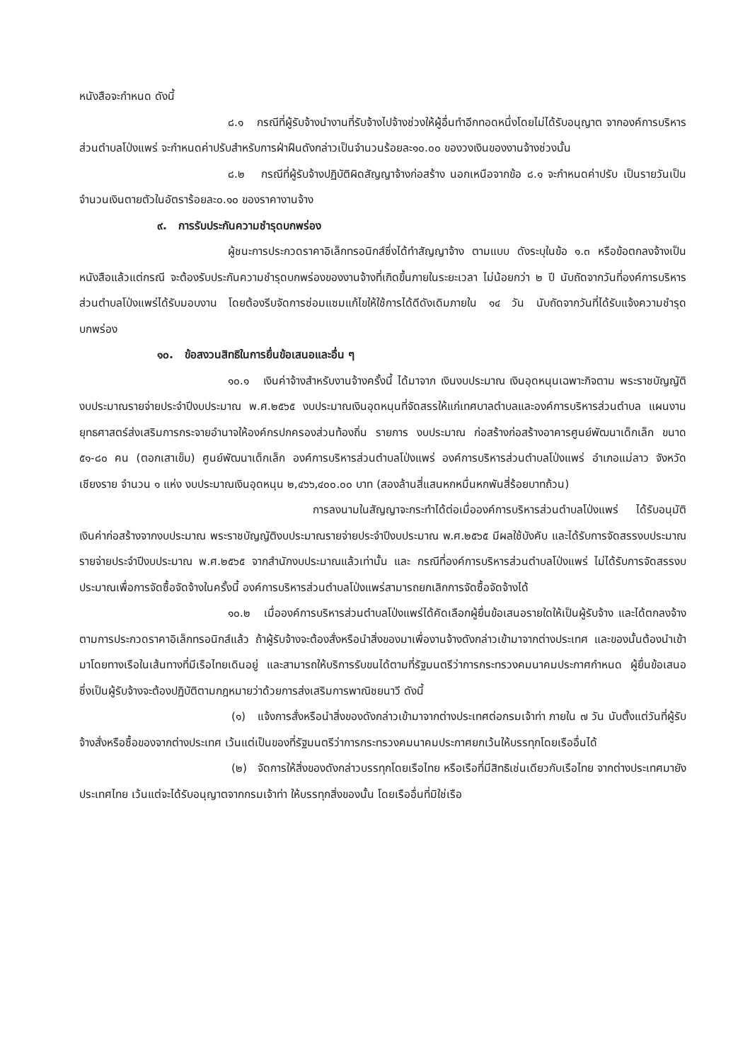หนังสือจะกำหนด ดังนี้
๘.๑ กรณีที่ผู้รับจ้างนำงานที่รับจ้างไปจ้างช่วงให้ผู้อื่นทำอีกทอดหนึ่งโดยไม่ได้รับอนุญาต จากองค์การบริหารส่วนตำบลโป่งแพร่ จะกำหนดค่าปรับสำหรับการฝ่าฝืนดังกล่าวเป็นจำนวนร้อยละ๑๐.๐๐ ของวงเงินของงานจ้างช่วงนั้น
๘.๒ กรณีที่ผู้รับจ้างปฏิบัติผิดสัญญาจ้างก่อสร้าง นอกเหนือจากข้อ ๘.๑ จะกำหนดค่าปรับ เป็นรายวันเป็นจำนวนเงินตายตัวในอัตราร้อยละ๐.๑๐ ของราคางานจ้าง
๙. การรับประกันความชำรุดบกพร่อง
ผู้ชนะการประกวดราคาอิเล็กทรอนิกส์ซึ่งได้ทำสัญญาจ้าง ตามแบบ ดังระบุในข้อ ๑.๓ หรือข้อตกลงจ้างเป็นหนังสือแล้วแต่กรณี จะต้องรับประกันความชำรุดบกพร่องของงานจ้างที่เกิดขึ้นภายในระยะเวลา ไม่น้อยกว่า ๒ ปี นับถัดจากวันที่องค์การบริหารส่วนตำบลโป่งแพร่ได้รับมอบงาน โดยต้องรีบจัดการซ่อมแซมแก้ไขให้ใช้การได้ดีดังเดิมภายใน ๑๔ วัน นับถัดจากวันที่ได้รับแจ้งความชำรุดบกพร่อง
๑๐. ข้อสงวนสิทธิในการยื่นข้อเสนอและอื่น ๆ
๑๐.๑ เงินค่าจ้างสำหรับงานจ้างครั้งนี้ ได้มาจาก เงินงบประมาณ เงินอุดหนุนเฉพาะกิจตาม พระราชบัญญัติงบประมาณรายจ่ายประจำปีงบประมาณ พ.ศ.๒๕๖๕ งบประมาณเงินอุดหนุนที่จัดสรรให้แก่เทศบาลตำบลและองค์การบริหารส่วนตำบล แผนงานยุทธศาสตร์ส่งเสริมการกระจายอำนาจให้องค์กรปกครองส่วนท้องถิ่น รายการ งบประมาณ ก่อสร้างก่อสร้างอาคารศูนย์พัฒนาเด็กเล็ก ขนาด ๕๑-๘๐ คน (ตอกเสาเข็ม) ศูนย์พัฒนาเด็กเล็ก องค์การบริหารส่วนตำบลโป่งแพร่ องค์การบริหารส่วนตำบลโป่งแพร่ อำเภอแม่ลาว จังหวัดเชียงราย จำนวน ๑ แห่ง งบประมาณเงินอุดหนุน ๒,๔๖๖,๔๐๐.๐๐ บาท (สองล้านสี่แสนหกหมื่นหกพันสี่ร้อยบาทถ้วน)
การลงนามในสัญญาจะกระทำได้ต่อเมื่อองค์การบริหารส่วนตำบลโป่งแพร่ ได้รับอนุมัติ เงินค่าก่อสร้างจากงบประมาณ พระราชบัญญัติงบประมาณรายจ่ายประจำปีงบประมาณ พ.ศ.๒๕๖๕ มีผลใช้บังคับ และได้รับการจัดสรรงบประมาณรายจ่ายประจำปีงบประมาณ พ.ศ.๒๕๖๕ จากสำนักงบประมาณแล้วเท่านั้น และ กรณีที่องค์การบริหารส่วนตำบลโป่งแพร่ ไม่ได้รับการจัดสรรงบประมาณเพื่อการจัดซื้อจัดจ้างในครั้งนี้ องค์การบริหารส่วนตำบลโป่งแพร่สามารถยกเลิกการจัดซื้อจัดจ้างได้
๑๐.๒ เมื่อองค์การบริหารส่วนตำบลโป่งแพร่ได้คัดเลือกผู้ยื่นข้อเสนอรายใดให้เป็นผู้รับจ้าง และได้ตกลงจ้าง ตามการประกวดราคาอิเล็กทรอนิกส์แล้ว ถ้าผู้รับจ้างจะต้องสั่งหรือนำสิ่งของมาเพื่องานจ้างดังกล่าวเข้ามาจากต่างประเทศ และของนั้นต้องนำเข้ามาโดยทางเรือในเส้นทางที่มีเรือไทยเดินอยู่ และสามารถให้บริการรับขนได้ตามที่รัฐมนตรีว่าการกระทรวงคมนาคมประกาศกำหนด ผู้ยื่นข้อเสนอซึ่งเป็นผู้รับจ้างจะต้องปฏิบัติตามกฎหมายว่าด้วยการส่งเสริมการพาณิชยนาวี ดังนี้
(๑) แจ้งการสั่งหรือนำสิ่งของดังกล่าวเข้ามาจากต่างประเทศต่อกรมเจ้าท่า ภายใน ๗ วัน นับตั้งแต่วันที่ผู้รับจ้างสั่งหรือซื้อของจากต่างประเทศ เว้นแต่เป็นของที่รัฐมนตรีว่าการกระทรวงคมนาคมประกาศยกเว้นให้บรรทุกโดยเรืออื่นได้
(๒) จัดการให้สิ่งของดังกล่าวบรรทุกโดยเรือไทย หรือเรือที่มีสิทธิเช่นเดียวกับเรือไทย จากต่างประเทศมายังประเทศไทย เว้นแต่จะได้รับอนุญาตจากกรมเจ้าท่า ให้บรรทุกสิ่งของนั้น โดยเรืออื่นที่มิใช่เรือ